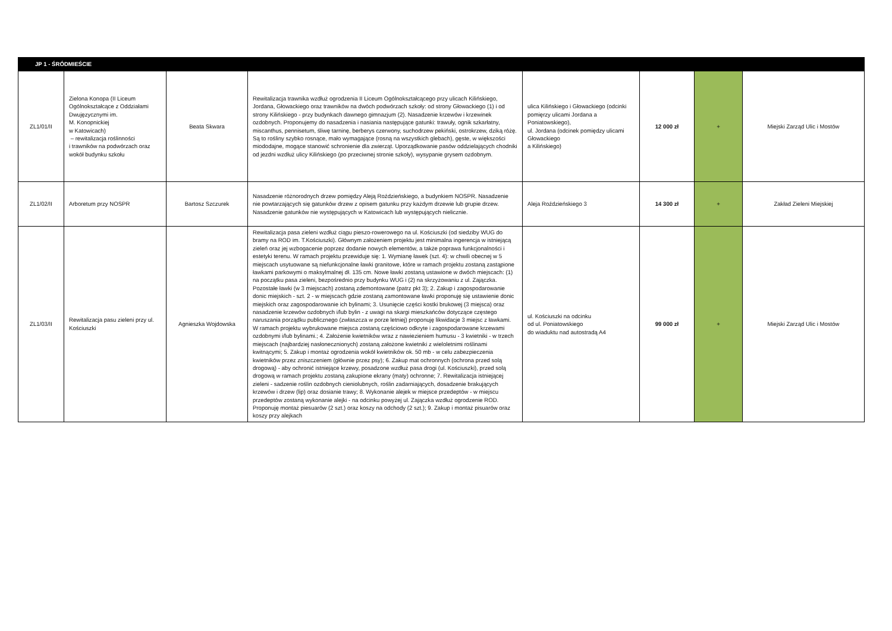| JP 1 - ŚRÓDMIEŚCIE | | | | | | | |
| ZL1/01/II | Zielona Konopa (II Liceum Ogólnokształcące z Oddziałami Dwujęzycznymi im. M. Konopnickiej w Katowicach) – rewitalizacja roślinności i trawników na podwórzach oraz wokół budynku szkołu | Beata Skwara | Rewitalizacja trawnika wzdłuż ogrodzenia II Liceum Ogólnokształcącego przy ulicach Kilińskiego, Jordana, Głowackiego oraz trawników na dwóch podwórzach szkoły: od strony Głowackiego (1) i od strony Kilińskiego - przy budynkach dawnego gimnazjum (2). Nasadzenie krzewów i krzewinek ozdobnych. Proponujemy do nasadzenia i nasiania następujące gatunki: trawuły, ognik szkarłatny, miscanthus, pennisetum, śliwę tarninę, berberys czerwony, suchodrzew pekiński, ostrokrzew, dziką różę. Są to rośliny szybko rosnące, mało wymagające (rosną na wszystkich glebach), gęste, w większości miododajne, mogące stanowić schronienie dla zwierząt. Uporządkowanie pasów oddzielających chodniki od jezdni wzdłuż ulicy Kilińskiego (po przeciwnej stronie szkoły), wysypanie grysem ozdobnym. | ulica Kilińskiego i Głowackiego (odcinki pomięrzy ulicami Jordana a Poniatowskiego), ul. Jordana (odcinek pomiędzy ulicami Głowackiego a Kilińskiego) | 12 000 zł | + | Miejski Zarząd Ulic i Mostów |
| ZL1/02/II | Arboretum przy NOSPR | Bartosz Szczurek | Nasadzenie różnorodnych drzew pomiędzy Aleją Roździeńskiego, a budynkiem NOSPR. Nasadzenie nie powtarzających się gatunków drzew z opisem gatunku przy każdym drzewie lub grupie drzew. Nasadzenie gatunków nie występujących w Katowicach lub występujących nielicznie. | Aleja Roździeńskiego 3 | 14 300 zł | + | Zakład Zieleni Miejskiej |
| ZL1/03/II | Rewitalizacja pasu zieleni przy ul. Kościuszki | Agnieszka Wojdowska | Rewitalizacja pasa zieleni wzdłuż ciągu pieszo-rowerowego na ul. Kościuszki (od siedziby WUG do bramy na ROD im. T.Kościuszki). Głównym założeniem projektu jest minimalna ingerencja w istniejącą zieleń oraz jej wzbogacenie poprzez dodanie nowych elementów, a także poprawa funkcjonalności i estetyki terenu. W ramach projektu przewiduje się: 1. Wymianę ławek (szt. 4): w chwili obecnej w 5 miejscach usytuowane są niefunkcjonalne ławki granitowe, które w ramach projektu zostaną zastąpione ławkami parkowymi o maksylmalnej dł. 135 cm. Nowe ławki zostaną ustawione w dwóch miejscach: (1) na początku pasa zieleni, bezpośrednio przy budynku WUG i (2) na skrzyżowaniu z ul. Zajączka. Pozostałe ławki (w 3 miejscach) zostaną zdemontowane (patrz pkt 3); 2. Zakup i zagospodarowanie donic miejskich - szt. 2 - w miejscach gdzie zostaną zamontowane ławki proponuję się ustawienie donic miejskich oraz zagospodarowanie ich bylinami; 3. Usunięcie części kostki brukowej (3 miejsca) oraz nasadzenie krzewów ozdobnych i/lub bylin - z uwagi na skargi mieszkańców dotyczące częstego naruszania porządku publicznego (zwłaszcza w porze letniej) proponuję likwidacje 3 miejsc z ławkami. W ramach projektu wybrukowane miejsca zostaną częściowo odkryte i zagospodarowane krzewami ozdobnymi i/lub bylinami.; 4. Założenie kwietników wraz z nawiezieniem humusu - 3 kwietniki - w trzech miejscach (najbardziej nasłonecznionych) zostaną założone kwietniki z wieloletnimi roślinami kwitnącymi; 5. Zakup i montaż ogrodzenia wokół kwietników ok. 50 mb - w celu zabezpieczenia kwietników przez zniszczeniem (głównie przez psy); 6. Zakup mat ochronnych (ochrona przed solą drogową) - aby ochronić istniejące krzewy, posadzone wzdłuż pasa drogi (ul. Kościuszki), przed solą drogową w ramach projektu zostaną zakupione ekrany (maty) ochronne; 7. Rewitalizacja istniejącej zieleni - sadzenie roślin ozdobnych cieniolubnych, roślin zadarniających, dosadzenie brakujących krzewów i drzew (lip) oraz dosianie trawy; 8. Wykonanie alejek w miejsce przedeptów - w miejscu przedeptów zostaną wykonanie alejki - na odcinku powyżej ul. Zajączka wzdłuż ogrodzenie ROD. Proponuję montaż piesuarów (2 szt.) oraz koszy na odchody (2 szt.); 9. Zakup i montaż pisuarów oraz koszy przy alejkach | ul. Kościuszki na odcinku od ul. Poniatowskiego do wiaduktu nad autostradą A4 | 99 000 zł | + | Miejski Zarząd Ulic i Mostów |